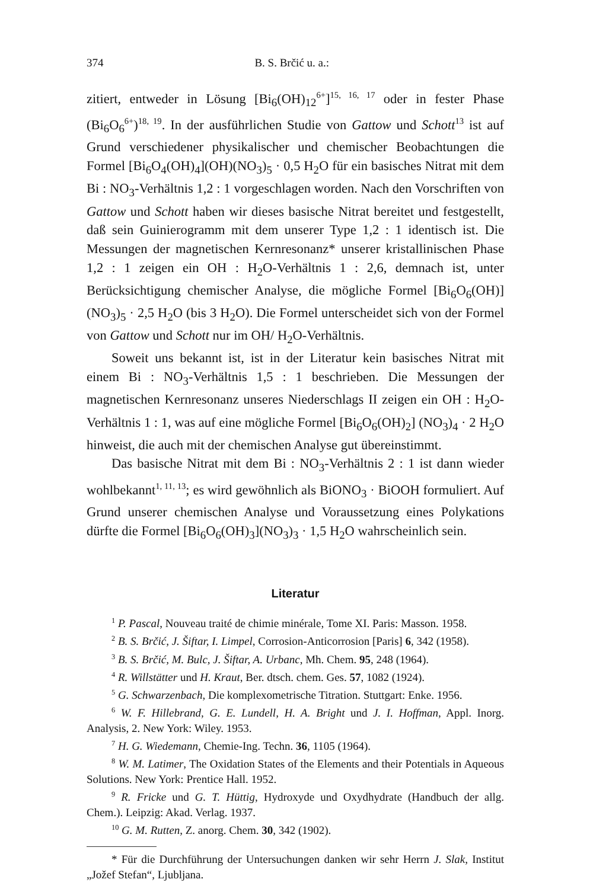374 B. S. Brčić u. a.:
zitiert, entweder in Lösung [Bi<sub>6</sub>(OH)<sub>12</sub><sup>6+</sup>]<sup>15, 16, 17</sup> oder in fester Phase (Bi<sub>6</sub>O<sub>6</sub><sup>6+</sup>)<sup>18, 19</sup>. In der ausführlichen Studie von Gattow und Schott<sup>13</sup> ist auf Grund verschiedener physikalischer und chemischer Beobachtungen die Formel [Bi<sub>6</sub>O<sub>4</sub>(OH)<sub>4</sub>](OH)(NO<sub>3</sub>)<sub>5</sub> · 0,5 H<sub>2</sub>O für ein basisches Nitrat mit dem Bi : NO<sub>3</sub>-Verhältnis 1,2 : 1 vorgeschlagen worden. Nach den Vorschriften von Gattow und Schott haben wir dieses basische Nitrat bereitet und festgestellt, daß sein Guinierogramm mit dem unserer Type 1,2 : 1 identisch ist. Die Messungen der magnetischen Kernresonanz* unserer kristallinischen Phase 1,2 : 1 zeigen ein OH : H<sub>2</sub>O-Verhältnis 1 : 2,6, demnach ist, unter Berücksichtigung chemischer Analyse, die mögliche Formel [Bi<sub>6</sub>O<sub>6</sub>(OH)](NO<sub>3</sub>)<sub>5</sub> · 2,5 H<sub>2</sub>O (bis 3 H<sub>2</sub>O). Die Formel unterscheidet sich von der Formel von Gattow und Schott nur im OH/ H<sub>2</sub>O-Verhältnis.
Soweit uns bekannt ist, ist in der Literatur kein basisches Nitrat mit einem Bi : NO<sub>3</sub>-Verhältnis 1,5 : 1 beschrieben. Die Messungen der magnetischen Kernresonanz unseres Niederschlags II zeigen ein OH : H<sub>2</sub>O-Verhältnis 1 : 1, was auf eine mögliche Formel [Bi<sub>6</sub>O<sub>6</sub>(OH)<sub>2</sub>] (NO<sub>3</sub>)<sub>4</sub> · 2 H<sub>2</sub>O hinweist, die auch mit der chemischen Analyse gut übereinstimmt.
Das basische Nitrat mit dem Bi : NO<sub>3</sub>-Verhältnis 2 : 1 ist dann wieder wohlbekannt<sup>1, 11, 13</sup>; es wird gewöhnlich als BiONO<sub>3</sub> · BiOOH formuliert. Auf Grund unserer chemischen Analyse und Voraussetzung eines Polykations dürfte die Formel [Bi<sub>6</sub>O<sub>6</sub>(OH)<sub>3</sub>](NO<sub>3</sub>)<sub>3</sub> · 1,5 H<sub>2</sub>O wahrscheinlich sein.
Literatur
<sup>1</sup> P. Pascal, Nouveau traité de chimie minérale, Tome XI. Paris: Masson. 1958.
<sup>2</sup> B. S. Brčić, J. Šiftar, I. Limpel, Corrosion-Anticorrosion [Paris] 6, 342 (1958).
<sup>3</sup> B. S. Brčić, M. Bulc, J. Šiftar, A. Urbanc, Mh. Chem. 95, 248 (1964).
<sup>4</sup> R. Willstätter und H. Kraut, Ber. dtsch. chem. Ges. 57, 1082 (1924).
<sup>5</sup> G. Schwarzenbach, Die komplexometrische Titration. Stuttgart: Enke. 1956.
<sup>6</sup> W. F. Hillebrand, G. E. Lundell, H. A. Bright und J. I. Hoffman, Appl. Inorg. Analysis, 2. New York: Wiley. 1953.
<sup>7</sup> H. G. Wiedemann, Chemie-Ing. Techn. 36, 1105 (1964).
<sup>8</sup> W. M. Latimer, The Oxidation States of the Elements and their Potentials in Aqueous Solutions. New York: Prentice Hall. 1952.
<sup>9</sup> R. Fricke und G. T. Hüttig, Hydroxyde und Oxydhydrate (Handbuch der allg. Chem.). Leipzig: Akad. Verlag. 1937.
<sup>10</sup> G. M. Rutten, Z. anorg. Chem. 30, 342 (1902).
* Für die Durchführung der Untersuchungen danken wir sehr Herrn J. Slak, Institut „Jožef Stefan“, Ljubljana.